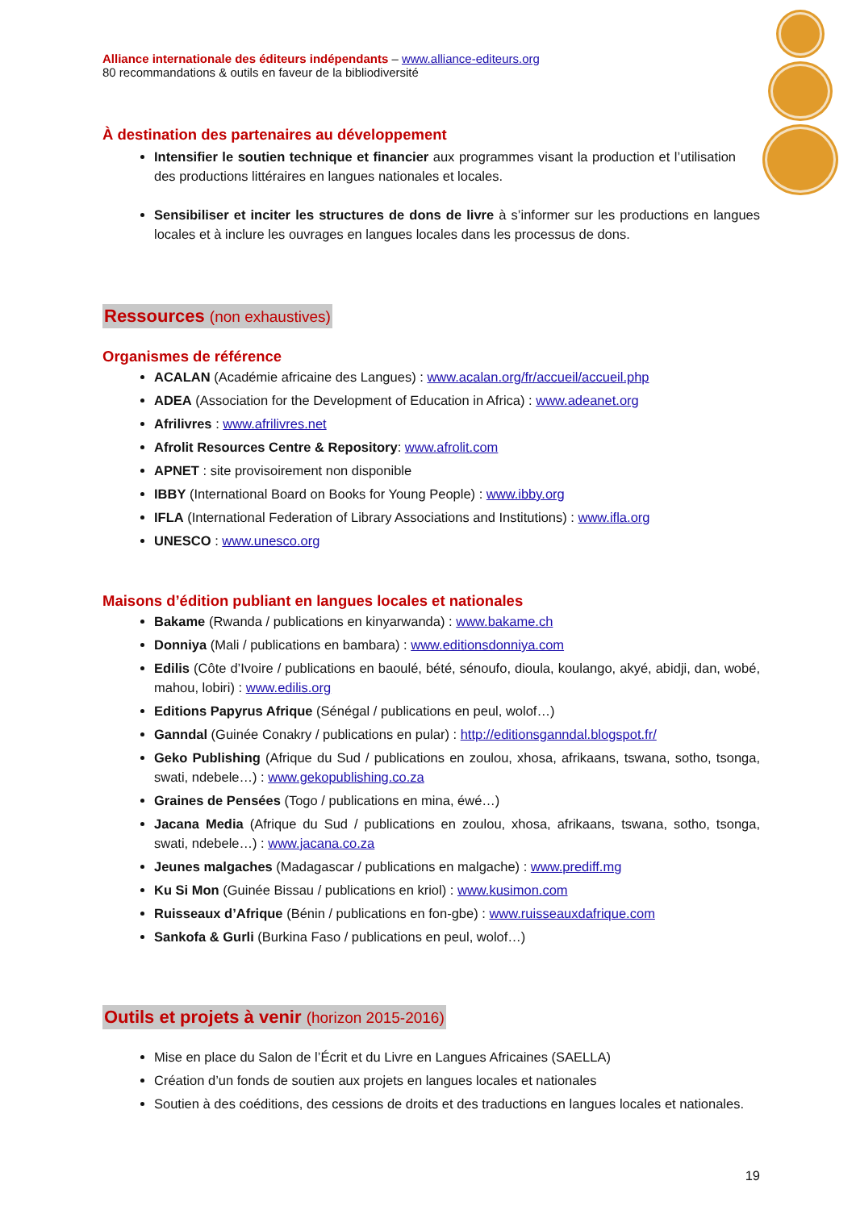Alliance internationale des éditeurs indépendants – www.alliance-editeurs.org
80 recommandations & outils en faveur de la bibliodiversité
À destination des partenaires au développement
Intensifier le soutien technique et financier aux programmes visant la production et l’utilisation des productions littéraires en langues nationales et locales.
Sensibiliser et inciter les structures de dons de livre à s’informer sur les productions en langues locales et à inclure les ouvrages en langues locales dans les processus de dons.
Ressources (non exhaustives)
Organismes de référence
ACALAN (Académie africaine des Langues) : www.acalan.org/fr/accueil/accueil.php
ADEA (Association for the Development of Education in Africa) : www.adeanet.org
Afrilivres : www.afrilivres.net
Afrolit Resources Centre & Repository: www.afrolit.com
APNET : site provisoirement non disponible
IBBY (International Board on Books for Young People) : www.ibby.org
IFLA (International Federation of Library Associations and Institutions) : www.ifla.org
UNESCO : www.unesco.org
Maisons d’édition publiant en langues locales et nationales
Bakame (Rwanda / publications en kinyarwanda) : www.bakame.ch
Donniya (Mali / publications en bambara) : www.editionsdonniya.com
Edilis (Côte d’Ivoire / publications en baoulé, bété, sénoufo, dioula, koulango, akyé, abidji, dan, wobé, mahou, lobiri) : www.edilis.org
Editions Papyrus Afrique (Sénégal / publications en peul, wolof…)
Ganndal (Guinée Conakry / publications en pular) : http://editionsganndal.blogspot.fr/
Geko Publishing (Afrique du Sud / publications en zoulou, xhosa, afrikaans, tswana, sotho, tsonga, swati, ndebele…) : www.gekopublishing.co.za
Graines de Pensées (Togo / publications en mina, éwé…)
Jacana Media (Afrique du Sud / publications en zoulou, xhosa, afrikaans, tswana, sotho, tsonga, swati, ndebele…) : www.jacana.co.za
Jeunes malgaches (Madagascar / publications en malgache) : www.prediff.mg
Ku Si Mon (Guinée Bissau / publications en kriol) : www.kusimon.com
Ruisseaux d’Afrique (Bénin / publications en fon-gbe) : www.ruisseauxdafrique.com
Sankofa & Gurli (Burkina Faso / publications en peul, wolof…)
Outils et projets à venir (horizon 2015-2016)
Mise en place du Salon de l’Écrit et du Livre en Langues Africaines (SAELLA)
Création d’un fonds de soutien aux projets en langues locales et nationales
Soutien à des coéditions, des cessions de droits et des traductions en langues locales et nationales.
19